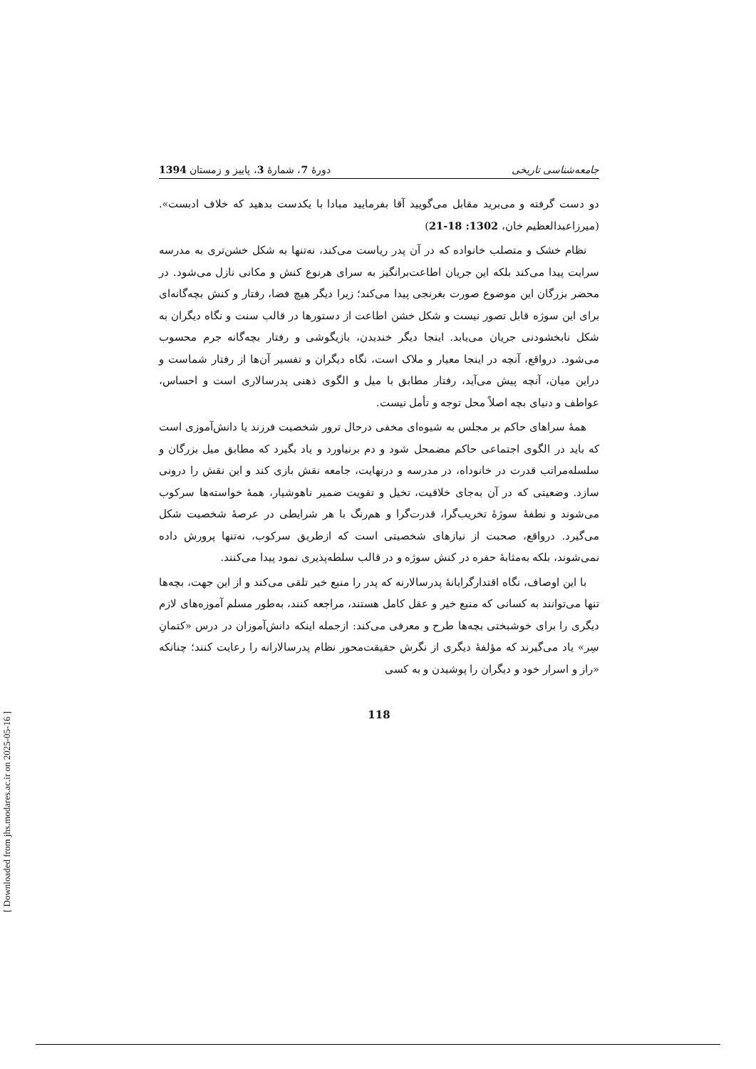جامعه‌شناسی تاریخی دورهٔ 7، شمارهٔ 3، پاییز و زمستان 1394
دو دست گرفته و می‌برید مقابل می‌گویید آقا بفرمایید مبادا با یکدست بدهید که خلاف ادبست». (میرزاعبدالعظیم خان، 1302: 18-21)
نظام خشک و متصلب خانواده که در آن پدر ریاست می‌کند، نه‌تنها به شکل خشن‌تری به مدرسه سرایت پیدا می‌کند بلکه این جریان اطاعت‌برانگیز به سرای هرنوع کنش و مکانی نازل می‌شود. در محضر بزرگان این موضوع صورت بغرنجی پیدا می‌کند؛ زیرا دیگر هیچ فضا، رفتار و کنش بچه‌گانه‌ای برای این سوژه قابل تصور نیست و شکل خشن اطاعت از دستورها در قالب سنت و نگاه دیگران به شکل نابخشودنی جریان می‌یابد. اینجا دیگر خندیدن، بازیگوشی و رفتار بچه‌گانه جرم محسوب می‌شود. درواقع، آنچه در اینجا معیار و ملاک است، نگاه دیگران و تفسیر آن‌ها از رفتار شماست و دراین میان، آنچه پیش می‌آید، رفتار مطابق با میل و الگوی ذهنی پدرسالاری است و احساس، عواطف و دنیای بچه اصلاً محل توجه و تأمل نیست.
همهٔ سراهای حاکم بر مجلس به شیوه‌ای مخفی درحال ترور شخصیت فرزند یا دانش‌آموزی است که باید در الگوی اجتماعی حاکم مضمحل شود و دم برنیاورد و یاد بگیرد که مطابق میل بزرگان و سلسله‌مراتب قدرت در خانوداه، در مدرسه و درنهایت، جامعه نقش بازی کند و این نقش را درونی سازد. وضعیتی که در آن به‌جای خلاقیت، تخیل و تقویت ضمیر ناهوشیار، همهٔ خواسته‌ها سرکوب می‌شوند و نطفهٔ سوژهٔ تخریب‌گرا، قدرت‌گرا و هم‌رنگ با هر شرایطی در عرصهٔ شخصیت شکل می‌گیرد. درواقع، صحبت از نیازهای شخصیتی است که ازطریق سرکوب، نه‌تنها پرورش داده نمی‌شوند، بلکه به‌مثابهٔ حفره در کنش سوژه و در قالب سلطه‌پذیری نمود پیدا می‌کنند.
با این اوصاف، نگاه اقتدارگرایانهٔ پدرسالارنه که پدر را منبع خیر تلقی می‌کند و از این جهت، بچه‌ها تنها می‌توانند به کسانی که منبع خیر و عقل کامل هستند، مراجعه کنند، به‌طور مسلم آموزه‌های لازم دیگری را برای خوشبختی بچه‌ها طرح و معرفی می‌کند: ازجمله اینکه دانش‌آموزان در درس «کتمانِ سِر» یاد می‌گیرند که مؤلفهٔ دیگری از نگرش حقیقت‌محور نظام پدرسالارانه را رعایت کنند؛ چنانکه «راز و اسرار خود و دیگران را پوشیدن و به کسی
118
[ Downloaded from jhs.modares.ac.ir on 2025-05-16 ]